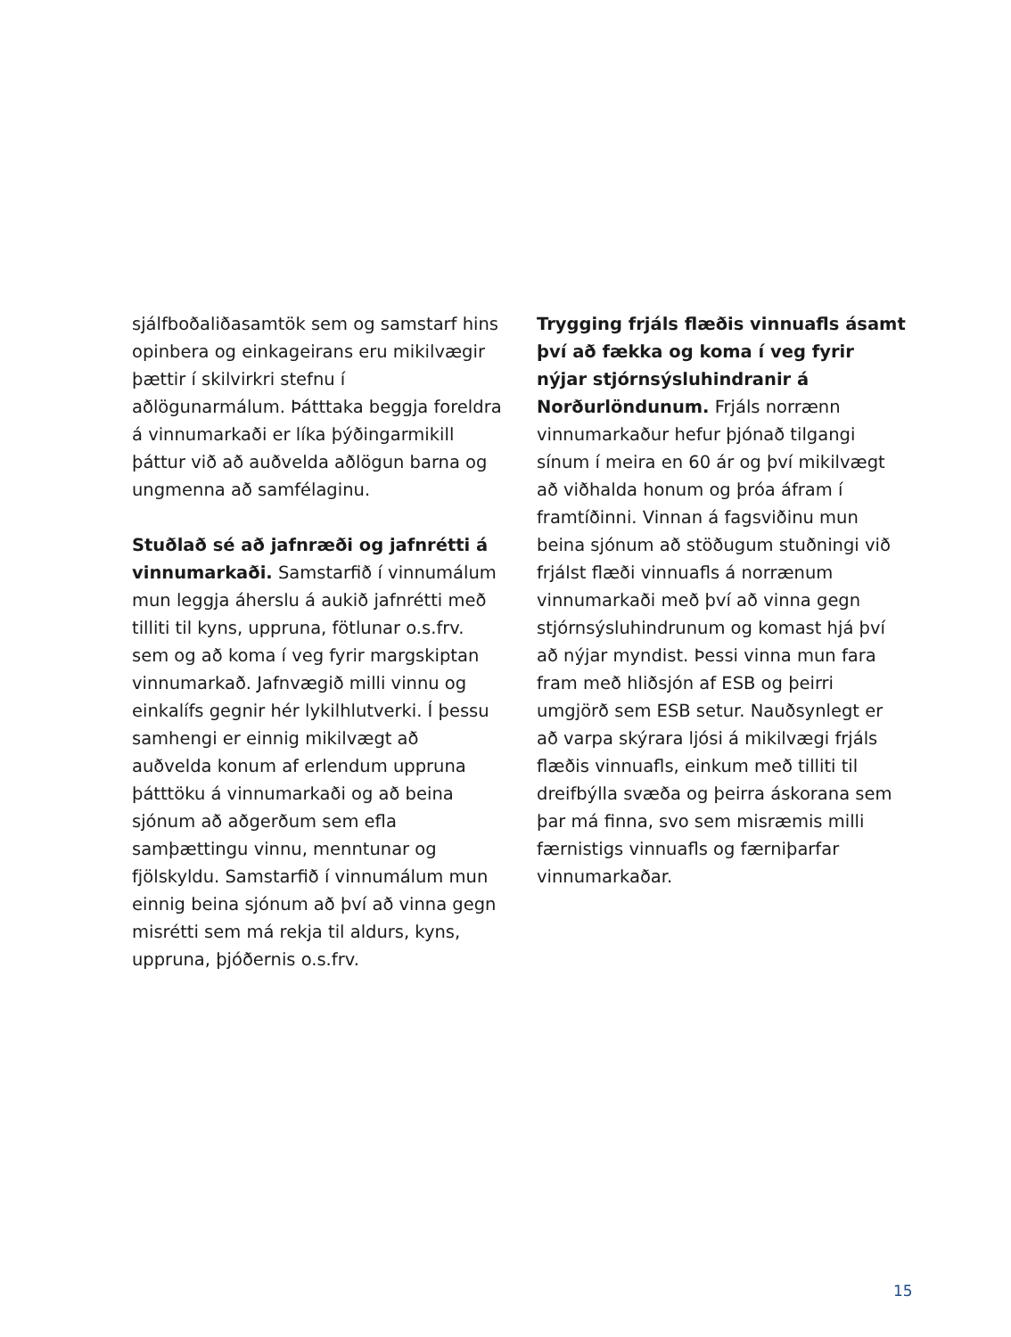sjálfboðaliðasamtök sem og samstarf hins opinbera og einkageirans eru mikilvægir þættir í skilvirkri stefnu í aðlögunarmálum. Þátttaka beggja foreldra á vinnumarkaði er líka þýðingarmikill þáttur við að auðvelda aðlögun barna og ungmenna að samfélaginu.
Stuðlað sé að jafnræði og jafnrétti á vinnumarkaði. Samstarfið í vinnumálum mun leggja áherslu á aukið jafnrétti með tilliti til kyns, uppruna, fötlunar o.s.frv. sem og að koma í veg fyrir margskiptan vinnumarkað. Jafnvægið milli vinnu og einkalífs gegnir hér lykilhlutverki. Í þessu samhengi er einnig mikilvægt að auðvelda konum af erlendum uppruna þátttöku á vinnumarkaði og að beina sjónum að aðgerðum sem efla samþættingu vinnu, menntunar og fjölskyldu. Samstarfið í vinnumálum mun einnig beina sjónum að því að vinna gegn misrétti sem má rekja til aldurs, kyns, uppruna, þjóðernis o.s.frv.
Trygging frjáls flæðis vinnuafls ásamt því að fækka og koma í veg fyrir nýjar stjórnsýsluhindranir á Norðurlöndunum. Frjáls norrænn vinnumarkaður hefur þjónað tilgangi sínum í meira en 60 ár og því mikilvægt að viðhalda honum og þróa áfram í framtíðinni. Vinnan á fagsviðinu mun beina sjónum að stöðugum stuðningi við frjálst flæði vinnuafls á norrænum vinnumarkaði með því að vinna gegn stjórnsýsluhindrunum og komast hjá því að nýjar myndist. Þessi vinna mun fara fram með hliðsjón af ESB og þeirri umgjörð sem ESB setur. Nauðsynlegt er að varpa skýrara ljósi á mikilvægi frjáls flæðis vinnuafls, einkum með tilliti til dreifbýlla svæða og þeirra áskorana sem þar má finna, svo sem misræmis milli færnistigs vinnuafls og færniþarfar vinnumarkaðar.
15